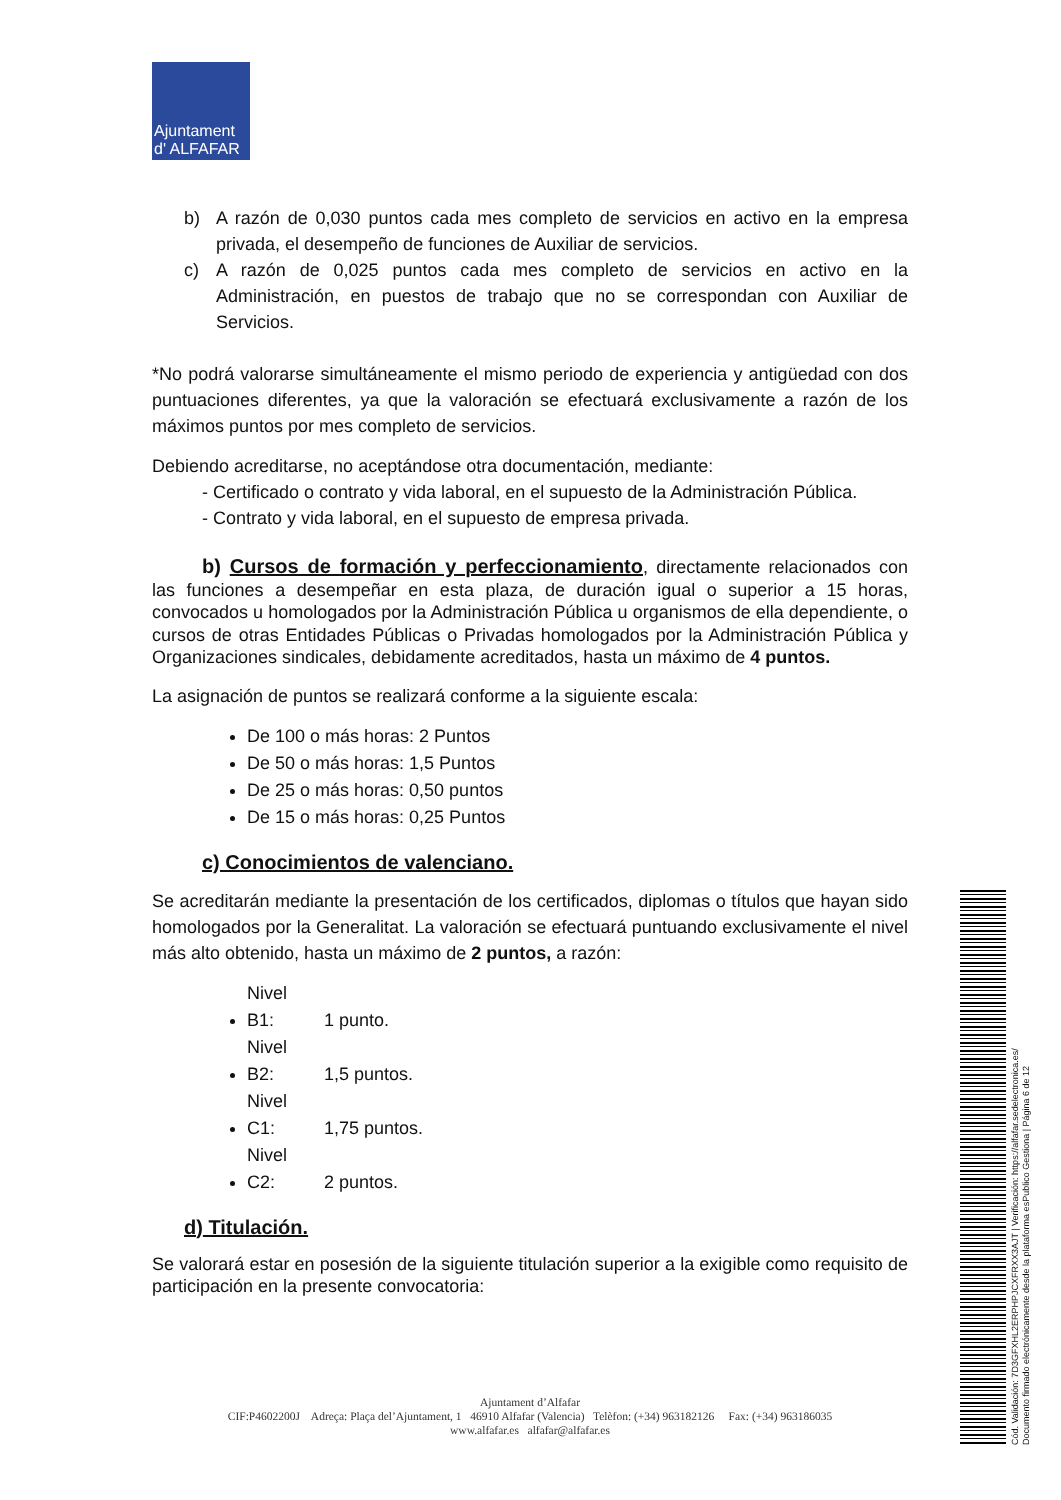Ajuntament
d' ALFAFAR
b) A razón de 0,030 puntos cada mes completo de servicios en activo en la empresa privada, el desempeño de funciones de Auxiliar de servicios.
c) A razón de 0,025 puntos cada mes completo de servicios en activo en la Administración, en puestos de trabajo que no se correspondan con Auxiliar de Servicios.
*No podrá valorarse simultáneamente el mismo periodo de experiencia y antigüedad con dos puntuaciones diferentes, ya que la valoración se efectuará exclusivamente a razón de los máximos puntos por mes completo de servicios.
Debiendo acreditarse, no aceptándose otra documentación, mediante:
- Certificado o contrato y vida laboral, en el supuesto de la Administración Pública.
- Contrato y vida laboral, en el supuesto de empresa privada.
b) Cursos de formación y perfeccionamiento, directamente relacionados con las funciones a desempeñar en esta plaza, de duración igual o superior a 15 horas, convocados u homologados por la Administración Pública u organismos de ella dependiente, o cursos de otras Entidades Públicas o Privadas homologados por la Administración Pública y Organizaciones sindicales, debidamente acreditados, hasta un máximo de 4 puntos.
La asignación de puntos se realizará conforme a la siguiente escala:
De 100 o más horas: 2 Puntos
De 50 o más horas: 1,5 Puntos
De 25 o más horas: 0,50 puntos
De 15 o más horas: 0,25 Puntos
c) Conocimientos de valenciano.
Se acreditarán mediante la presentación de los certificados, diplomas o títulos que hayan sido homologados por la Generalitat. La valoración se efectuará puntuando exclusivamente el nivel más alto obtenido, hasta un máximo de 2 puntos, a razón:
Nivel B1: 1 punto.
Nivel B2: 1,5 puntos.
Nivel C1: 1,75 puntos.
Nivel C2: 2 puntos.
d) Titulación.
Se valorará estar en posesión de la siguiente titulación superior a la exigible como requisito de participación en la presente convocatoria:
Ajuntament d’Alfafar
CIF:P4602200J Adreça: Plaça del’Ajuntament, 1 46910 Alfafar (Valencia) Telèfon: (+34) 963182126 Fax: (+34) 963186035
www.alfafar.es alfafar@alfafar.es
Cód. Validación: 7D3GFXHL2ERPHPJCXFRXX3AJT | Verificación: https://alfafar.sedelectronica.es/
Documento firmado electrónicamente desde la plataforma esPublico Gestiona | Página 6 de 12